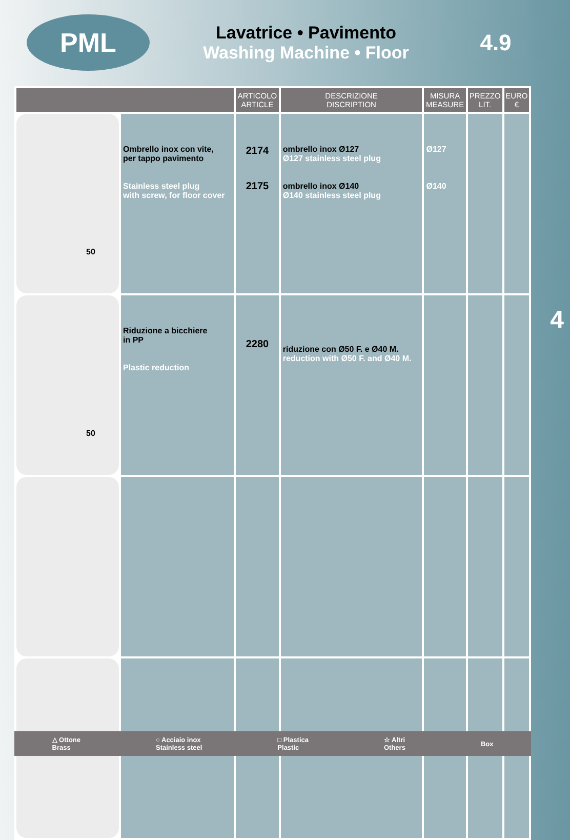PML
Lavatrice • Pavimento
Washing Machine • Floor
4.9
| | | ARTICOLO ARTICLE | DESCRIZIONE DISCRIPTION | MISURA MEASURE | PREZZO LIT. | EURO € |
| --- | --- | --- | --- | --- | --- | --- |
| 50 | Ombrello inox con vite, per tappo pavimento Stainless steel plug with screw, for floor cover | 2174 2175 | ombrello inox Ø127 Ø127 stainless steel plug ombrello inox Ø140 Ø140 stainless steel plug | Ø127 Ø140 | | |
| 50 | Riduzione a bicchiere in PP Plastic reduction | 2280 | riduzione con Ø50 F. e Ø40 M. reduction with Ø50 F. and Ø40 M. | | | |
4
△ Ottone
Brass ○ Acciaio inox
Stainless steel □ Plastica
Plastic ☆ Altri
Others Box